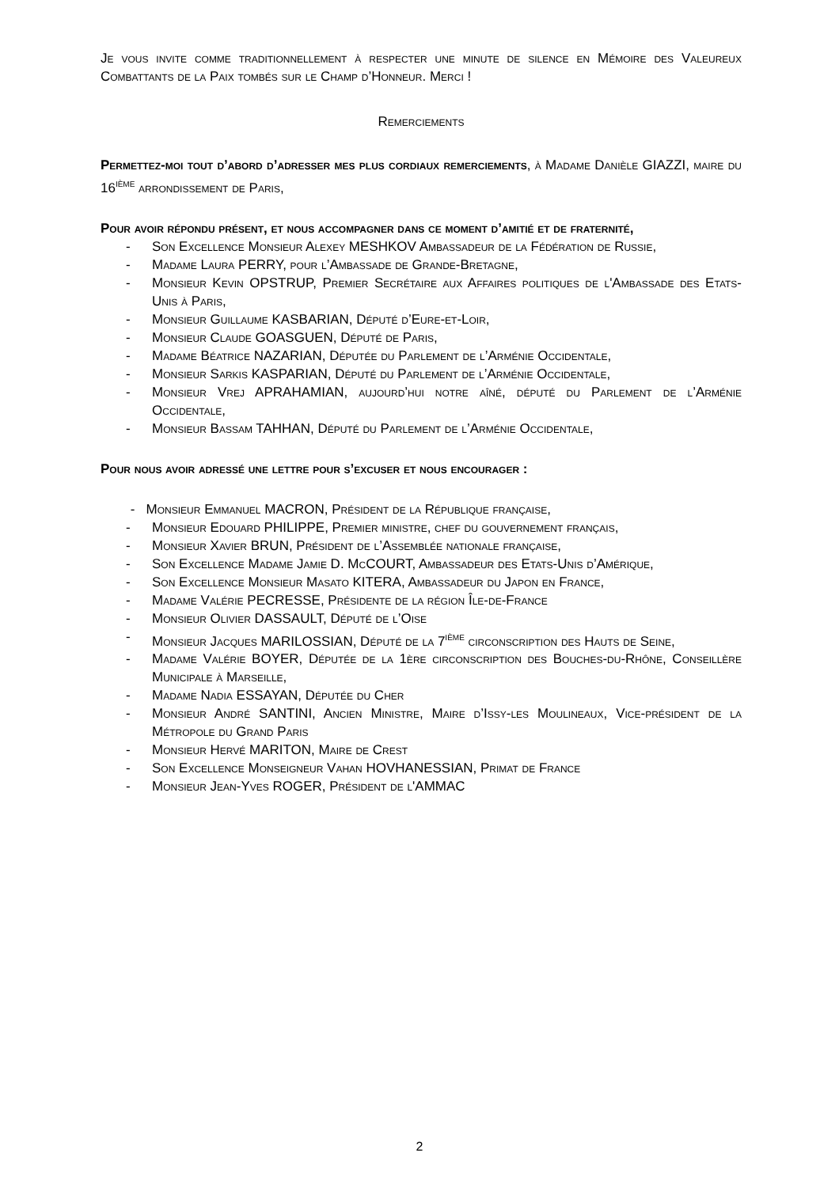Je vous invite comme traditionnellement à respecter une minute de silence en Mémoire des Valeureux Combattants de la Paix tombés sur le Champ d’Honneur. Merci !
Remerciements
Permettez-moi tout d’abord d’adresser mes plus cordiaux remerciements, à Madame Danièle GIAZZI, maire du 16<sup>ième</sup> arrondissement de Paris,
Pour avoir répondu présent, et nous accompagner dans ce moment d’amitié et de fraternité,
- Son Excellence Monsieur Alexey MESHKOV Ambassadeur de la Fédération de Russie,
- Madame Laura PERRY, pour l’Ambassade de Grande-Bretagne,
- Monsieur Kevin OPSTRUP, Premier Secrétaire aux Affaires politiques de l'Ambassade des Etats-Unis à Paris,
- Monsieur Guillaume KASBARIAN, Député d’Eure-et-Loir,
- Monsieur Claude GOASGUEN, Député de Paris,
- Madame Béatrice NAZARIAN, Députée du Parlement de l’Arménie Occidentale,
- Monsieur Sarkis KASPARIAN, Député du Parlement de l’Arménie Occidentale,
- Monsieur Vrej APRAHAMIAN, aujourd’hui notre aîné, député du Parlement de l’Arménie Occidentale,
- Monsieur Bassam TAHHAN, Député du Parlement de l’Arménie Occidentale,
Pour nous avoir adressé une lettre pour s’excuser et nous encourager :
- Monsieur Emmanuel MACRON, Président de la République française,
- Monsieur Edouard PHILIPPE, Premier ministre, chef du gouvernement français,
- Monsieur Xavier BRUN, Président de l’Assemblée nationale française,
- Son Excellence Madame Jamie D. McCOURT, Ambassadeur des Etats-Unis d’Amérique,
- Son Excellence Monsieur Masato KITERA, Ambassadeur du Japon en France,
- Madame Valérie PECRESSE, Présidente de la région Île-de-France
- Monsieur Olivier DASSAULT, Député de l’Oise
- Monsieur Jacques MARILOSSIAN, Député de la 7<sup>ième</sup> circonscription des Hauts de Seine,
- Madame Valérie BOYER, Députée de la 1ère circonscription des Bouches-du-Rhône, Conseillère Municipale à Marseille,
- Madame Nadia ESSAYAN, Députée du Cher
- Monsieur André SANTINI, Ancien Ministre, Maire d’Issy-les Moulineaux, Vice-président de la Métropole du Grand Paris
- Monsieur Hervé MARITON, Maire de Crest
- Son Excellence Monseigneur Vahan HOVHANESSIAN, Primat de France
- Monsieur Jean-Yves ROGER, Président de l'AMMAC
2